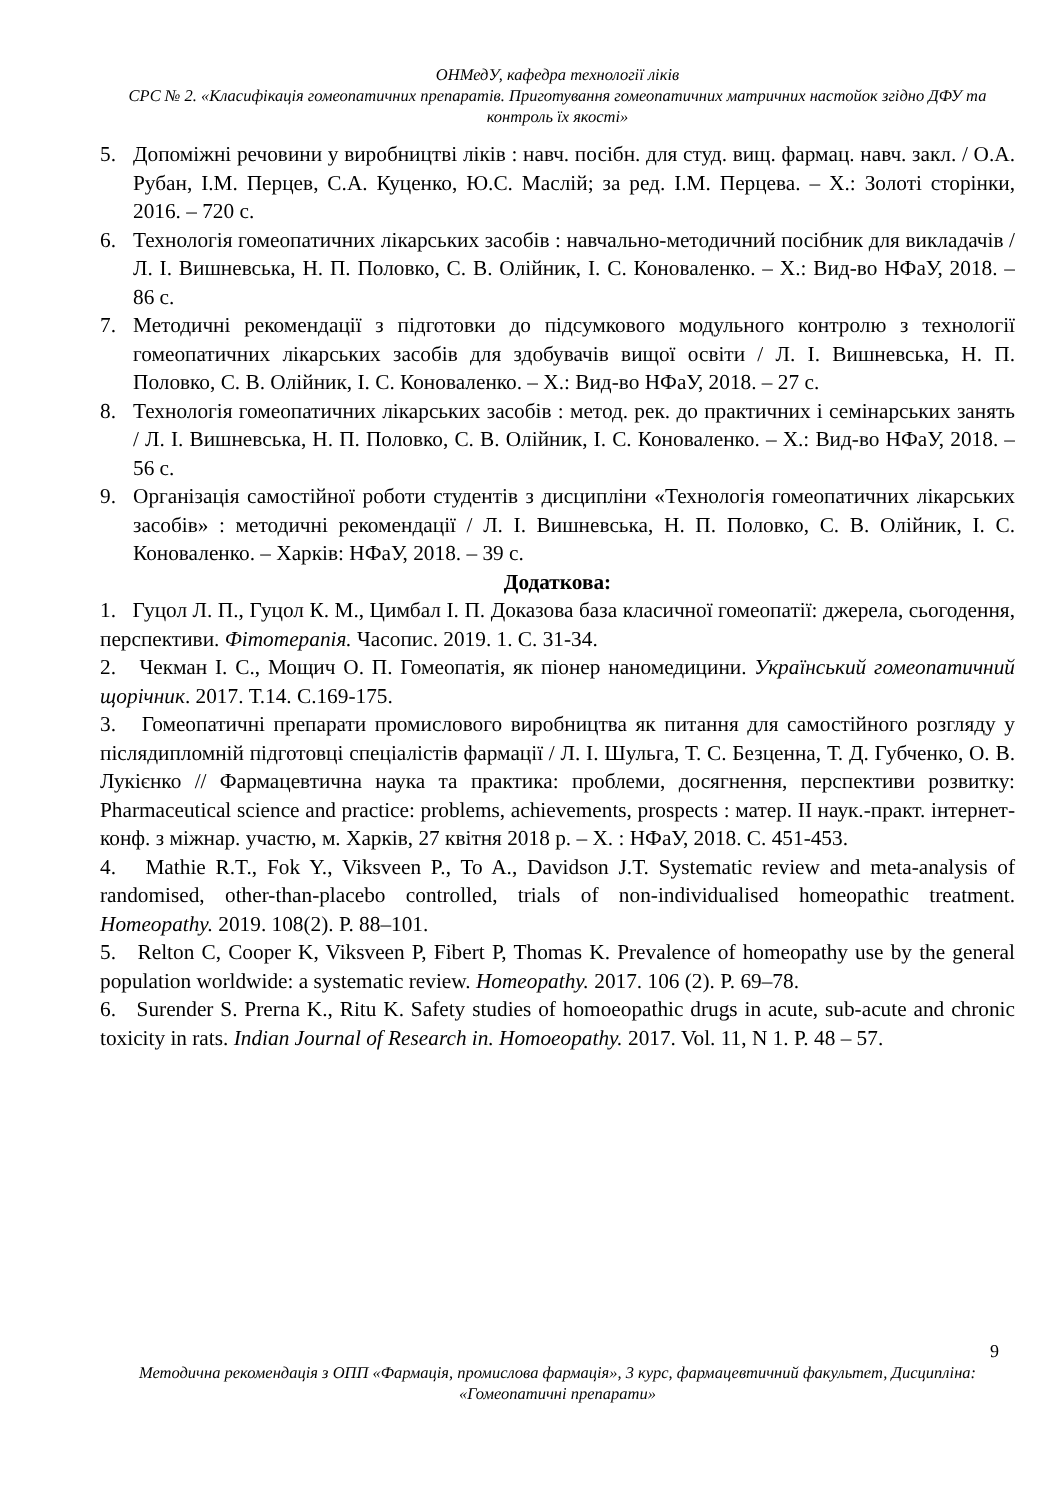ОНМедУ, кафедра технології ліків
СРС № 2. «Класифікація гомеопатичних препаратів. Приготування гомеопатичних матричних настойок згідно ДФУ та контроль їх якості»
5. Допоміжні речовини у виробництві ліків : навч. посібн. для студ. вищ. фармац. навч. закл. / О.А. Рубан, І.М. Перцев, С.А. Куценко, Ю.С. Маслій; за ред. І.М. Перцева. – Х.: Золоті сторінки, 2016. – 720 с.
6. Технологія гомеопатичних лікарських засобів : навчально-методичний посібник для викладачів / Л. І. Вишневська, Н. П. Половко, С. В. Олійник, І. С. Коноваленко. – Х.: Вид-во НФаУ, 2018. – 86 с.
7. Методичні рекомендації з підготовки до підсумкового модульного контролю з технології гомеопатичних лікарських засобів для здобувачів вищої освіти / Л. І. Вишневська, Н. П. Половко, С. В. Олійник, І. С. Коноваленко. – Х.: Вид-во НФаУ, 2018. – 27 с.
8. Технологія гомеопатичних лікарських засобів : метод. рек. до практичних і семінарських занять / Л. І. Вишневська, Н. П. Половко, С. В. Олійник, І. С. Коноваленко. – Х.: Вид-во НФаУ, 2018. – 56 с.
9. Організація самостійної роботи студентів з дисципліни «Технологія гомеопатичних лікарських засобів» : методичні рекомендації / Л. І. Вишневська, Н. П. Половко, С. В. Олійник, І. С. Коноваленко. – Харків: НФаУ, 2018. – 39 с.
Додаткова:
1. Гуцол Л. П., Гуцол К. М., Цимбал І. П. Доказова база класичної гомеопатії: джерела, сьогодення, перспективи. Фітотерапія. Часопис. 2019. 1. С. 31-34.
2. Чекман І. С., Мощич О. П. Гомеопатія, як піонер наномедицини. Український гомеопатичний щорічник. 2017. Т.14. С.169-175.
3. Гомеопатичні препарати промислового виробництва як питання для самостійного розгляду у післядипломній підготовці спеціалістів фармації / Л. І. Шульга, Т. С. Безценна, Т. Д. Губченко, О. В. Лукієнко // Фармацевтична наука та практика: проблеми, досягнення, перспективи розвитку: Pharmaceutical science and practice: problems, achievements, prospects : матер. ІІ наук.-практ. інтернет-конф. з міжнар. участю, м. Харків, 27 квітня 2018 р. – Х. : НФаУ, 2018. С. 451-453.
4. Mathie R.T., Fok Y., Viksveen P., To A., Davidson J.T. Systematic review and meta-analysis of randomised, other-than-placebo controlled, trials of non-individualised homeopathic treatment. Homeopathy. 2019. 108(2). P. 88–101.
5. Relton C, Cooper K, Viksveen P, Fibert P, Thomas K. Prevalence of homeopathy use by the general population worldwide: a systematic review. Homeopathy. 2017. 106 (2). P. 69–78.
6. Surender S. Prerna K., Ritu K. Safety studies of homoeopathic drugs in acute, sub-acute and chronic toxicity in rats. Indian Journal of Research in. Homoeopathy. 2017. Vol. 11, N 1. P. 48 – 57.
9
Методична рекомендація з ОПП «Фармація, промислова фармація», 3 курс, фармацевтичний факультет, Дисципліна: «Гомеопатичні препарати»